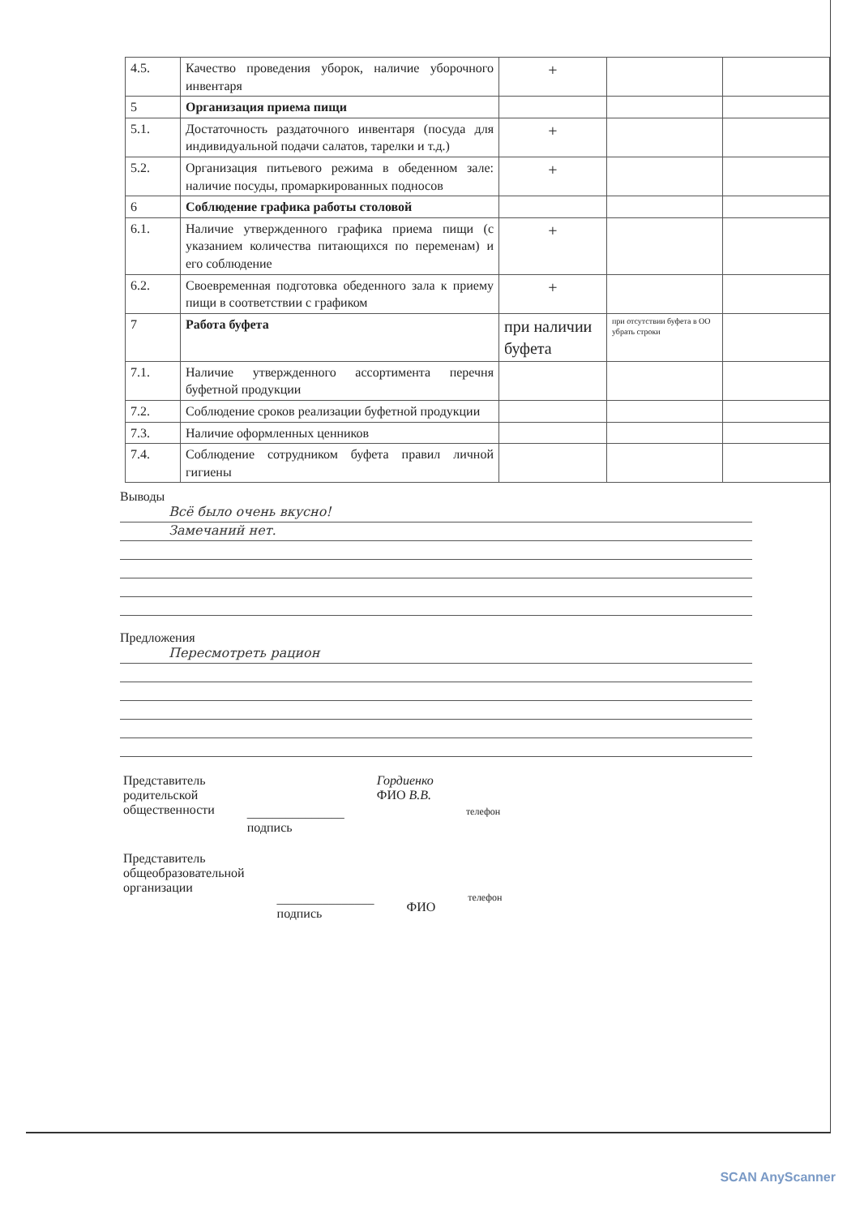| 4.5. | Качество проведения уборок, наличие уборочного инвентаря | + | | |
| 5 | Организация приема пищи | | | |
| 5.1. | Достаточность раздаточного инвентаря (посуда для индивидуальной подачи салатов, тарелки и т.д.) | + | | |
| 5.2. | Организация питьевого режима в обеденном зале: наличие посуды, промаркированных подносов | + | | |
| 6 | Соблюдение графика работы столовой | | | |
| 6.1. | Наличие утвержденного графика приема пищи (с указанием количества питающихся по переменам) и его соблюдение | + | | |
| 6.2. | Своевременная подготовка обеденного зала к приему пищи в соответствии с графиком | + | | |
| 7 | Работа буфета | при наличии буфета | при отсутствии буфета в ОО убрать строки | |
| 7.1. | Наличие утвержденного ассортимента перечня буфетной продукции | | | |
| 7.2. | Соблюдение сроков реализации буфетной продукции | | | |
| 7.3. | Наличие оформленных ценников | | | |
| 7.4. | Соблюдение сотрудником буфета правил личной гигиены | | | |
Выводы
Всё было очень вкусно!
Замечаний нет.
Предложения
Пересмотреть рацион
Представитель
родительской
общественности
_______________
подпись
Гордиенко
ФИО В.В.
телефон
Представитель
общеобразовательной
организации
_______________
подпись
ФИО
телефон
SCAN AnyScanner